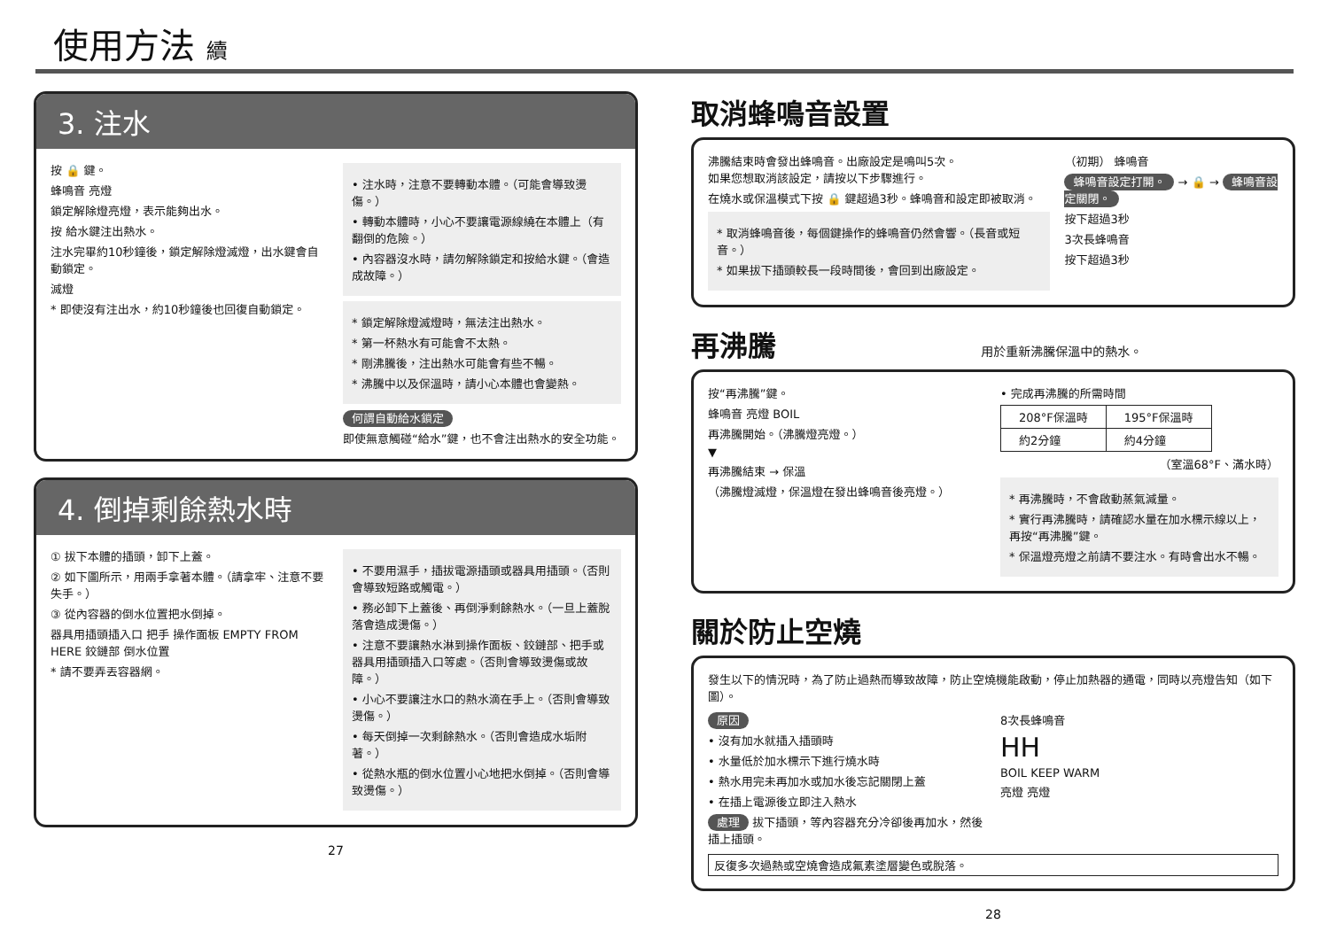使用方法 續
3. 注水
按 🔒 鍵。
蜂鳴音 亮燈
鎖定解除燈亮燈，表示能夠出水。
按 給水鍵注出熱水。
注水完畢約10秒鐘後，鎖定解除燈滅燈，出水鍵會自動鎖定。
滅燈
* 即使沒有注出水，約10秒鐘後也回復自動鎖定。
• 注水時，注意不要轉動本體。（可能會導致燙傷。）
• 轉動本體時，小心不要讓電源線繞在本體上（有翻倒的危險。）
• 內容器沒水時，請勿解除鎖定和按給水鍵。（會造成故障。）
* 鎖定解除燈滅燈時，無法注出熱水。
* 第一杯熱水有可能會不太熱。
* 剛沸騰後，注出熱水可能會有些不暢。
* 沸騰中以及保溫時，請小心本體也會變熱。
何謂自動給水鎖定
即使無意觸碰“給水”鍵，也不會注出熱水的安全功能。
4. 倒掉剩餘熱水時
① 拔下本體的插頭，卸下上蓋。
② 如下圖所示，用兩手拿著本體。（請拿牢、注意不要失手。）
③ 從內容器的倒水位置把水倒掉。
器具用插頭插入口 把手 操作面板 EMPTY FROM HERE 鉸鏈部 倒水位置
* 請不要弄丟容器網。
• 不要用濕手，插拔電源插頭或器具用插頭。（否則會導致短路或觸電。）
• 務必卸下上蓋後、再倒淨剩餘熱水。（一旦上蓋脫落會造成燙傷。）
• 注意不要讓熱水淋到操作面板、鉸鏈部、把手或器具用插頭插入口等處。（否則會導致燙傷或故障。）
• 小心不要讓注水口的熱水滴在手上。（否則會導致燙傷。）
• 每天倒掉一次剩餘熱水。（否則會造成水垢附著。）
• 從熱水瓶的倒水位置小心地把水倒掉。（否則會導致燙傷。）
27
取消蜂鳴音設置
沸騰結束時會發出蜂鳴音。出廠設定是鳴叫5次。
如果您想取消該設定，請按以下步驟進行。
在燒水或保溫模式下按 🔒 鍵超過3秒。蜂鳴音和設定即被取消。
* 取消蜂鳴音後，每個鍵操作的蜂鳴音仍然會響。（長音或短音。）
* 如果拔下插頭較長一段時間後，會回到出廠設定。
（初期） 蜂鳴音
蜂鳴音設定打開。 → 🔒 → 蜂鳴音設定關閉。
按下超過3秒
3次長蜂鳴音
按下超過3秒
再沸騰 用於重新沸騰保溫中的熱水。
按“再沸騰”鍵。
蜂鳴音 亮燈 BOIL
再沸騰開始。（沸騰燈亮燈。）
▼
再沸騰結束 → 保溫
（沸騰燈滅燈，保溫燈在發出蜂鳴音後亮燈。）
• 完成再沸騰的所需時間
| 208°F保溫時 | 195°F保溫時 |
| --- | --- |
| 約2分鐘 | 約4分鐘 |
（室溫68°F、滿水時）
* 再沸騰時，不會啟動蒸氣減量。
* 實行再沸騰時，請確認水量在加水標示線以上，再按“再沸騰”鍵。
* 保溫燈亮燈之前請不要注水。有時會出水不暢。
關於防止空燒
發生以下的情況時，為了防止過熱而導致故障，防止空燒機能啟動，停止加熱器的通電，同時以亮燈告知（如下圖）。
原因
• 沒有加水就插入插頭時
• 水量低於加水標示下進行燒水時
• 熱水用完未再加水或加水後忘記關閉上蓋
• 在插上電源後立即注入熱水
處理 拔下插頭，等內容器充分冷卻後再加水，然後插上插頭。
8次長蜂鳴音
HH
BOIL KEEP WARM
亮燈 亮燈
反復多次過熱或空燒會造成氟素塗層變色或脫落。
28